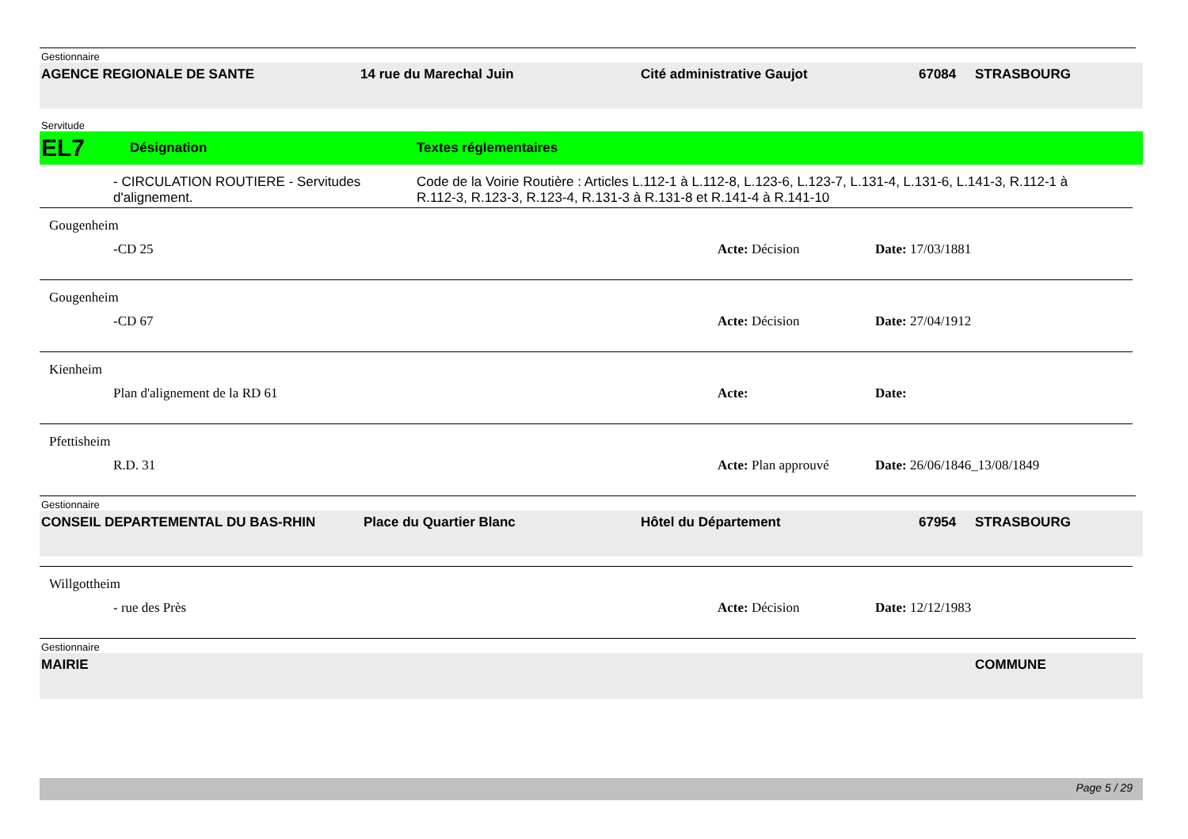Gestionnaire
AGENCE REGIONALE DE SANTE 14 rue du Marechal Juin Cité administrative Gaujot 67084 STRASBOURG
Servitude
EL7 Désignation Textes réglementaires
- CIRCULATION ROUTIERE - Servitudes d'alignement. Code de la Voirie Routière : Articles L.112-1 à L.112-8, L.123-6, L.123-7, L.131-4, L.131-6, L.141-3, R.112-1 à R.112-3, R.123-3, R.123-4, R.131-3 à R.131-8 et R.141-4 à R.141-10
Gougenheim
-CD 25 Acte: Décision Date: 17/03/1881
Gougenheim
-CD 67 Acte: Décision Date: 27/04/1912
Kienheim
Plan d'alignement de la RD 61 Acte: Date:
Pfettisheim
R.D. 31 Acte: Plan approuvé Date: 26/06/1846_13/08/1849
Gestionnaire
CONSEIL DEPARTEMENTAL DU BAS-RHIN Place du Quartier Blanc Hôtel du Département 67954 STRASBOURG
Willgottheim
- rue des Près Acte: Décision Date: 12/12/1983
Gestionnaire
MAIRIE COMMUNE
Page 5 / 29